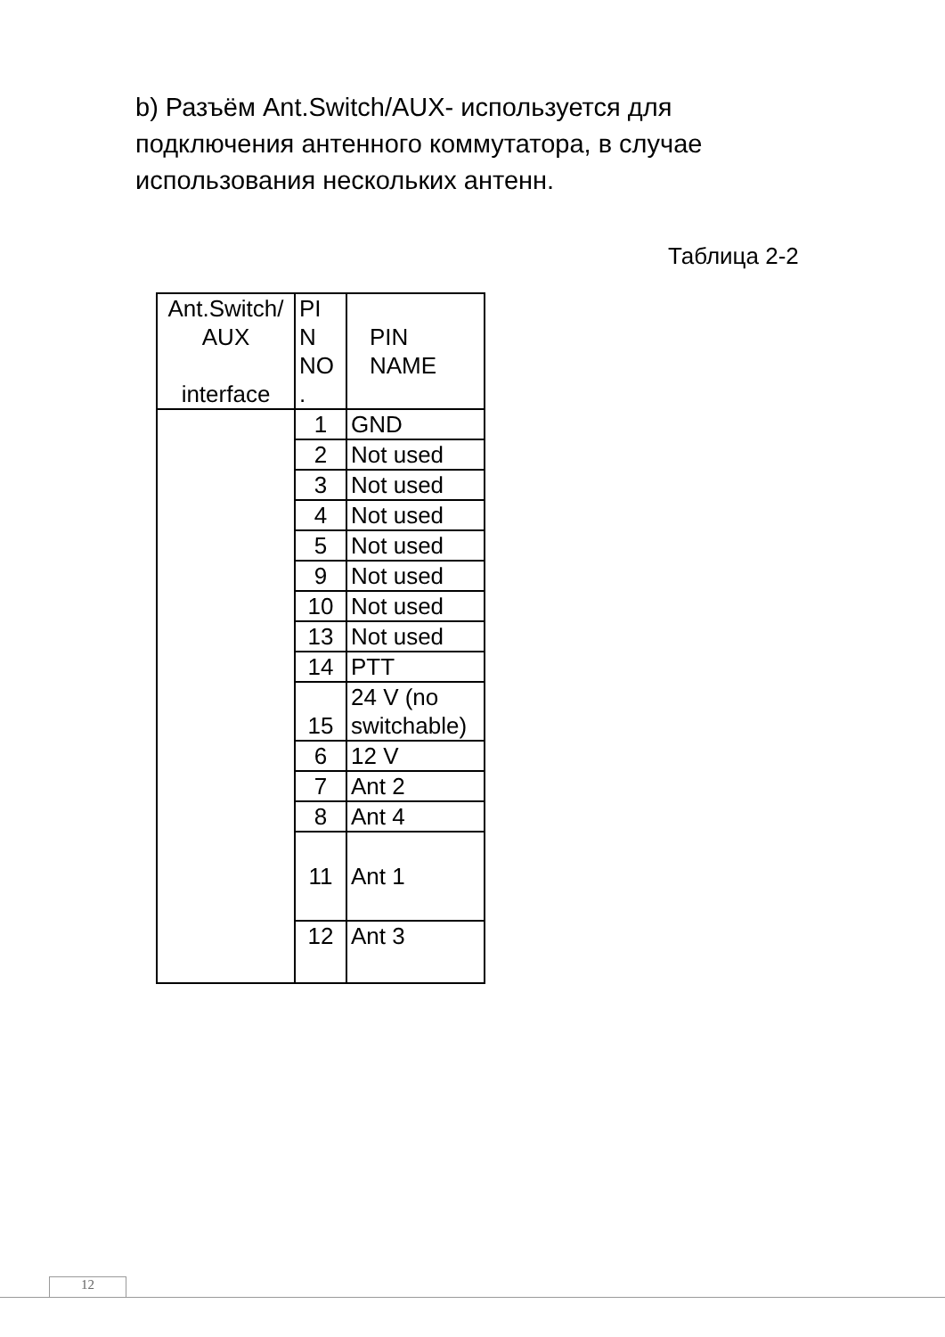b) Разъём Ant.Switch/AUX- используется для подключения антенного коммутатора, в случае использования нескольких антенн.
Таблица 2-2
| Ant.Switch/ AUX interface | PI N NO . | PIN NAME |
| --- | --- | --- |
| | 1 | GND |
| | 2 | Not used |
| | 3 | Not used |
| | 4 | Not used |
| | 5 | Not used |
| | 9 | Not used |
| | 10 | Not used |
| | 13 | Not used |
| | 14 | PTT |
| | 15 | 24 V (no switchable) |
| | 6 | 12 V |
| | 7 | Ant 2 |
| | 8 | Ant 4 |
| | 11 | Ant 1 |
| | 12 | Ant 3 |
12